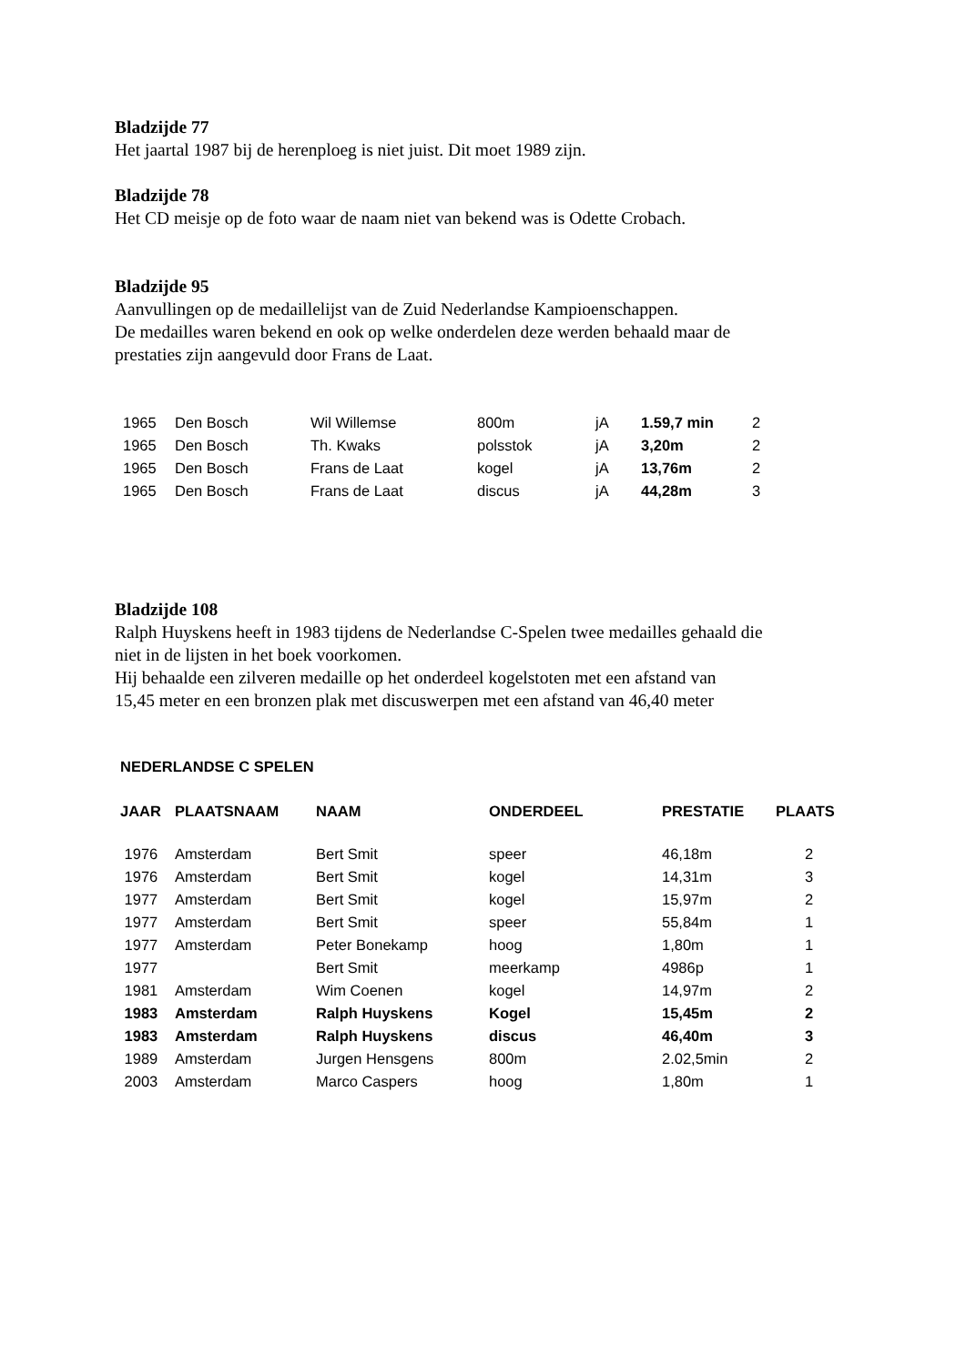Bladzijde 77
Het jaartal 1987 bij de herenploeg is niet juist. Dit moet 1989 zijn.
Bladzijde 78
Het CD meisje op de foto waar de naam niet van bekend was is Odette Crobach.
Bladzijde 95
Aanvullingen op de medaillelijst van de Zuid Nederlandse Kampioenschappen.
De medailles waren bekend en ook op welke onderdelen deze werden behaald maar de
prestaties zijn aangevuld door Frans de Laat.
| 1965 | Den Bosch | Wil Willemse | 800m | jA | 1.59,7 min | 2 |
| 1965 | Den Bosch | Th. Kwaks | polsstok | jA | 3,20m | 2 |
| 1965 | Den Bosch | Frans de Laat | kogel | jA | 13,76m | 2 |
| 1965 | Den Bosch | Frans de Laat | discus | jA | 44,28m | 3 |
Bladzijde 108
Ralph Huyskens heeft in 1983 tijdens de Nederlandse C-Spelen twee medailles gehaald die
niet in de lijsten in het boek voorkomen.
Hij behaalde een zilveren medaille op het onderdeel kogelstoten met een afstand van
15,45 meter en een bronzen plak met discuswerpen met een afstand van 46,40 meter
NEDERLANDSE C SPELEN
| JAAR | PLAATSNAAM | NAAM | ONDERDEEL | PRESTATIE | PLAATS |
| --- | --- | --- | --- | --- | --- |
| 1976 | Amsterdam | Bert Smit | speer | 46,18m | 2 |
| 1976 | Amsterdam | Bert Smit | kogel | 14,31m | 3 |
| 1977 | Amsterdam | Bert Smit | kogel | 15,97m | 2 |
| 1977 | Amsterdam | Bert Smit | speer | 55,84m | 1 |
| 1977 | Amsterdam | Peter Bonekamp | hoog | 1,80m | 1 |
| 1977 | | Bert Smit | meerkamp | 4986p | 1 |
| 1981 | Amsterdam | Wim Coenen | kogel | 14,97m | 2 |
| 1983 | Amsterdam | Ralph Huyskens | Kogel | 15,45m | 2 |
| 1983 | Amsterdam | Ralph Huyskens | discus | 46,40m | 3 |
| 1989 | Amsterdam | Jurgen Hensgens | 800m | 2.02,5min | 2 |
| 2003 | Amsterdam | Marco Caspers | hoog | 1,80m | 1 |